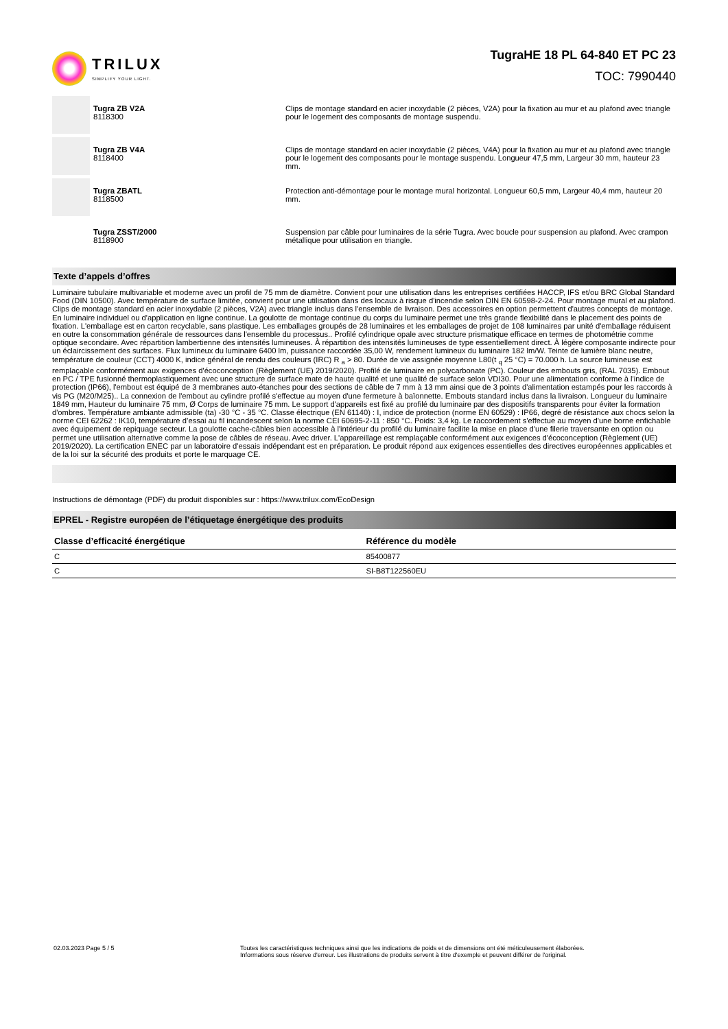TRILUX
SIMPLIFY YOUR LIGHT.
TugraHE 18 PL 64-840 ET PC 23
TOC: 7990440
Tugra ZB V2A
8118300
Clips de montage standard en acier inoxydable (2 pièces, V2A) pour la fixation au mur et au plafond avec triangle pour le logement des composants de montage suspendu.
Tugra ZB V4A
8118400
Clips de montage standard en acier inoxydable (2 pièces, V4A) pour la fixation au mur et au plafond avec triangle pour le logement des composants pour le montage suspendu. Longueur 47,5 mm, Largeur 30 mm, hauteur 23 mm.
Tugra ZBATL
8118500
Protection anti-démontage pour le montage mural horizontal. Longueur 60,5 mm, Largeur 40,4 mm, hauteur 20 mm.
Tugra ZSST/2000
8118900
Suspension par câble pour luminaires de la série Tugra. Avec boucle pour suspension au plafond. Avec crampon métallique pour utilisation en triangle.
Texte d’appels d’offres
Luminaire tubulaire multivariable et moderne avec un profil de 75 mm de diamètre. Convient pour une utilisation dans les entreprises certifiées HACCP, IFS et/ou BRC Global Standard Food (DIN 10500). Avec température de surface limitée, convient pour une utilisation dans des locaux à risque d'incendie selon DIN EN 60598-2-24. Pour montage mural et au plafond. Clips de montage standard en acier inoxydable (2 pièces, V2A) avec triangle inclus dans l'ensemble de livraison. Des accessoires en option permettent d'autres concepts de montage. En luminaire individuel ou d'application en ligne continue. La goulotte de montage continue du corps du luminaire permet une très grande flexibilité dans le placement des points de fixation. L'emballage est en carton recyclable, sans plastique. Les emballages groupés de 28 luminaires et les emballages de projet de 108 luminaires par unité d'emballage réduisent en outre la consommation générale de ressources dans l'ensemble du processus.. Profilé cylindrique opale avec structure prismatique efficace en termes de photométrie comme optique secondaire. Avec répartition lambertienne des intensités lumineuses. À répartition des intensités lumineuses de type essentiellement direct. À légère composante indirecte pour un éclaircissement des surfaces. Flux lumineux du luminaire 6400 lm, puissance raccordée 35,00 W, rendement lumineux du luminaire 182 lm/W. Teinte de lumière blanc neutre, température de couleur (CCT) 4000 K, indice général de rendu des couleurs (IRC) R <sub>a</sub> > 80. Durée de vie assignée moyenne L80(t <sub>q</sub> 25 °C) = 70.000 h. La source lumineuse est remplaçable conformément aux exigences d'écoconception (Règlement (UE) 2019/2020). Profilé de luminaire en polycarbonate (PC). Couleur des embouts gris, (RAL 7035). Embout en PC / TPE fusionné thermoplastiquement avec une structure de surface mate de haute qualité et une qualité de surface selon VDI30. Pour une alimentation conforme à l'indice de protection (IP66), l'embout est équipé de 3 membranes auto-étanches pour des sections de câble de 7 mm à 13 mm ainsi que de 3 points d'alimentation estampés pour les raccords à vis PG (M20/M25).. La connexion de l'embout au cylindre profilé s'effectue au moyen d'une fermeture à baïonnette. Embouts standard inclus dans la livraison. Longueur du luminaire 1849 mm, Hauteur du luminaire 75 mm, Ø Corps de luminaire 75 mm. Le support d'appareils est fixé au profilé du luminaire par des dispositifs transparents pour éviter la formation d'ombres. Température ambiante admissible (ta) -30 °C - 35 °C. Classe électrique (EN 61140) : I, indice de protection (norme EN 60529) : IP66, degré de résistance aux chocs selon la norme CEI 62262 : IK10, température d’essai au fil incandescent selon la norme CEI 60695-2-11 : 850 °C. Poids: 3,4 kg. Le raccordement s'effectue au moyen d'une borne enfichable avec équipement de repiquage secteur. La goulotte cache-câbles bien accessible à l'intérieur du profilé du luminaire facilite la mise en place d'une filerie traversante en option ou permet une utilisation alternative comme la pose de câbles de réseau. Avec driver. L'appareillage est remplaçable conformément aux exigences d'écoconception (Règlement (UE) 2019/2020). La certification ENEC par un laboratoire d'essais indépendant est en préparation. Le produit répond aux exigences essentielles des directives européennes applicables et de la loi sur la sécurité des produits et porte le marquage CE.
Instructions de démontage (PDF) du produit disponibles sur : https://www.trilux.com/EcoDesign
EPREL - Registre européen de l’étiquetage énergétique des produits
| Classe d’efficacité énergétique | Référence du modèle |
| --- | --- |
| C | 85400877 |
| C | SI-B8T122560EU |
02.03.2023 Page 5 / 5 Toutes les caractéristiques techniques ainsi que les indications de poids et de dimensions ont été méticuleusement élaborées.
Informations sous réserve d'erreur. Les illustrations de produits servent à titre d'exemple et peuvent différer de l'original.